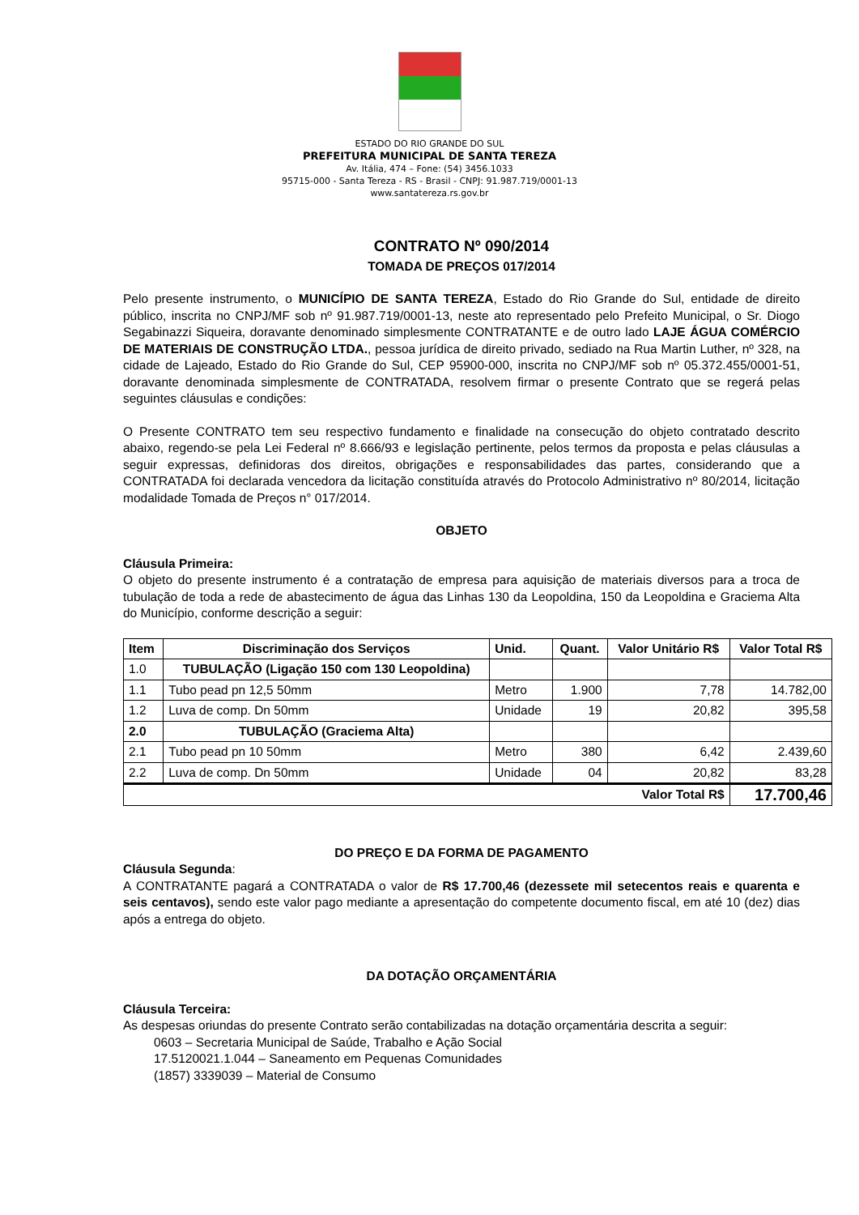ESTADO DO RIO GRANDE DO SUL
PREFEITURA MUNICIPAL DE SANTA TEREZA
Av. Itália, 474 – Fone: (54) 3456.1033
95715-000 - Santa Tereza - RS - Brasil - CNPJ: 91.987.719/0001-13
www.santatereza.rs.gov.br
CONTRATO Nº 090/2014
TOMADA DE PREÇOS 017/2014
Pelo presente instrumento, o MUNICÍPIO DE SANTA TEREZA, Estado do Rio Grande do Sul, entidade de direito público, inscrita no CNPJ/MF sob nº 91.987.719/0001-13, neste ato representado pelo Prefeito Municipal, o Sr. Diogo Segabinazzi Siqueira, doravante denominado simplesmente CONTRATANTE e de outro lado LAJE ÁGUA COMÉRCIO DE MATERIAIS DE CONSTRUÇÃO LTDA., pessoa jurídica de direito privado, sediado na Rua Martin Luther, nº 328, na cidade de Lajeado, Estado do Rio Grande do Sul, CEP 95900-000, inscrita no CNPJ/MF sob nº 05.372.455/0001-51, doravante denominada simplesmente de CONTRATADA, resolvem firmar o presente Contrato que se regerá pelas seguintes cláusulas e condições:
O Presente CONTRATO tem seu respectivo fundamento e finalidade na consecução do objeto contratado descrito abaixo, regendo-se pela Lei Federal nº 8.666/93 e legislação pertinente, pelos termos da proposta e pelas cláusulas a seguir expressas, definidoras dos direitos, obrigações e responsabilidades das partes, considerando que a CONTRATADA foi declarada vencedora da licitação constituída através do Protocolo Administrativo nº 80/2014, licitação modalidade Tomada de Preços n° 017/2014.
OBJETO
Cláusula Primeira:
O objeto do presente instrumento é a contratação de empresa para aquisição de materiais diversos para a troca de tubulação de toda a rede de abastecimento de água das Linhas 130 da Leopoldina, 150 da Leopoldina e Graciema Alta do Município, conforme descrição a seguir:
| Item | Discriminação dos Serviços | Unid. | Quant. | Valor Unitário R$ | Valor Total R$ |
| --- | --- | --- | --- | --- | --- |
| 1.0 | TUBULAÇÃO (Ligação 150 com 130 Leopoldina) | | | | |
| 1.1 | Tubo pead pn 12,5 50mm | Metro | 1.900 | 7,78 | 14.782,00 |
| 1.2 | Luva de comp. Dn 50mm | Unidade | 19 | 20,82 | 395,58 |
| 2.0 | TUBULAÇÃO (Graciema Alta) | | | | |
| 2.1 | Tubo pead pn 10 50mm | Metro | 380 | 6,42 | 2.439,60 |
| 2.2 | Luva de comp. Dn 50mm | Unidade | 04 | 20,82 | 83,28 |
| Valor Total R$ | | | | | 17.700,46 |
DO PREÇO E DA FORMA DE PAGAMENTO
Cláusula Segunda:
A CONTRATANTE pagará a CONTRATADA o valor de R$ 17.700,46 (dezessete mil setecentos reais e quarenta e seis centavos), sendo este valor pago mediante a apresentação do competente documento fiscal, em até 10 (dez) dias após a entrega do objeto.
DA DOTAÇÃO ORÇAMENTÁRIA
Cláusula Terceira:
As despesas oriundas do presente Contrato serão contabilizadas na dotação orçamentária descrita a seguir:
0603 – Secretaria Municipal de Saúde, Trabalho e Ação Social
17.5120021.1.044 – Saneamento em Pequenas Comunidades
(1857) 3339039 – Material de Consumo